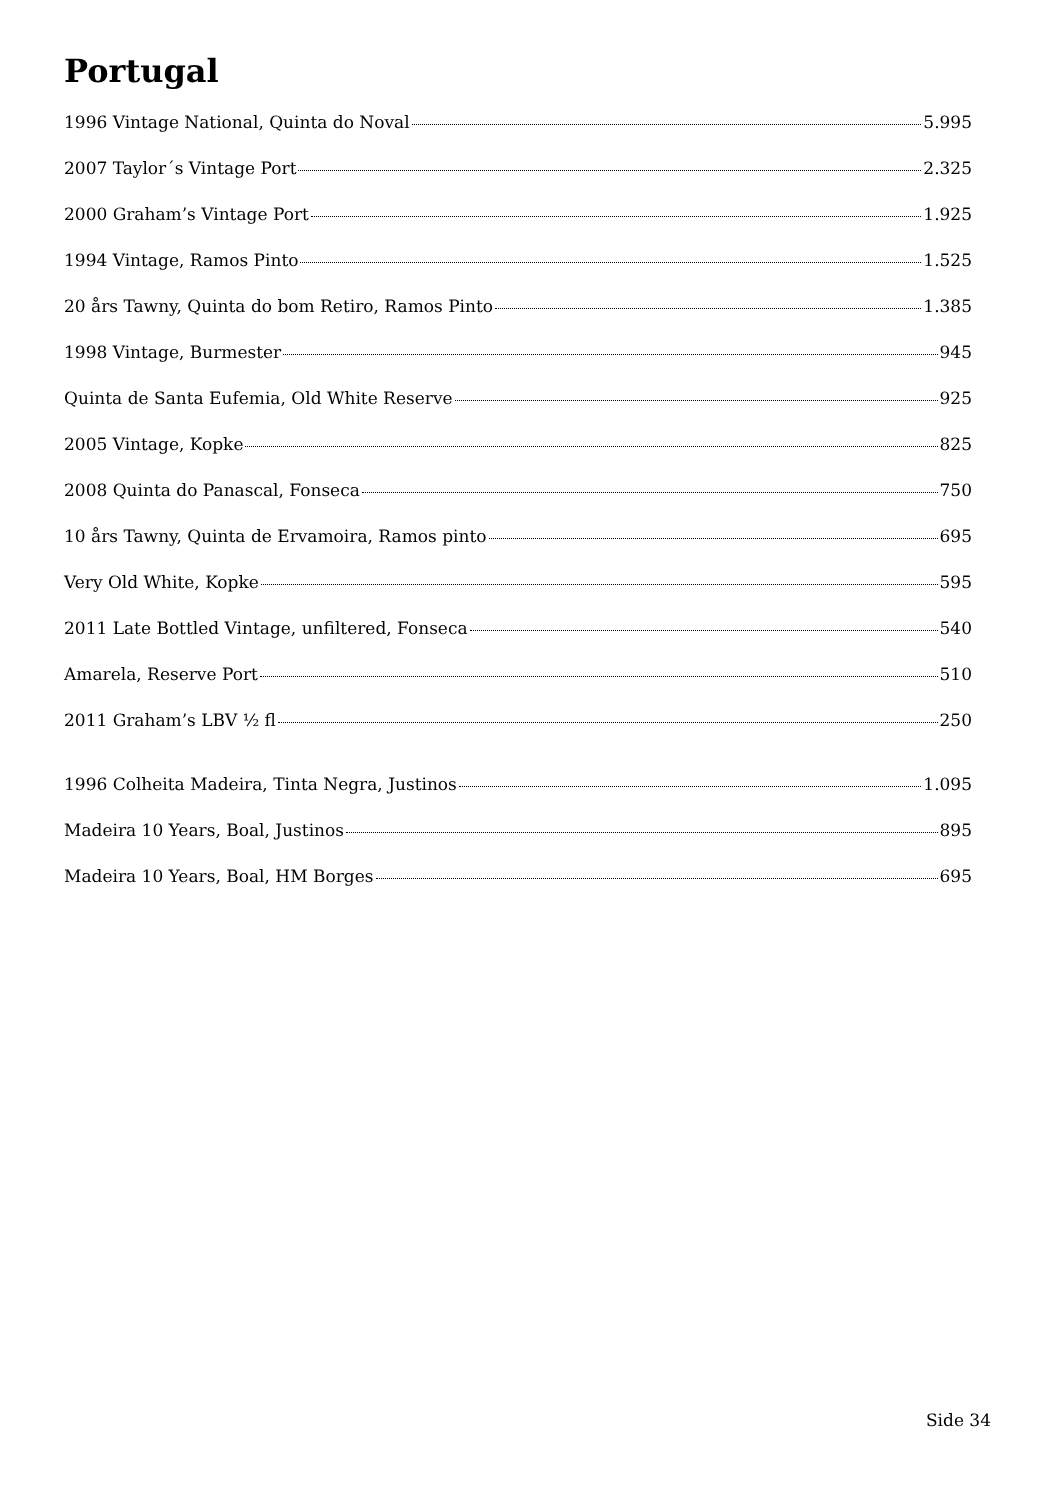Portugal
1996 Vintage National, Quinta do Noval 5.995
2007 Taylor´s Vintage Port 2.325
2000 Graham’s Vintage Port 1.925
1994 Vintage, Ramos Pinto 1.525
20 års Tawny, Quinta do bom Retiro, Ramos Pinto 1.385
1998 Vintage, Burmester 945
Quinta de Santa Eufemia, Old White Reserve 925
2005 Vintage, Kopke 825
2008 Quinta do Panascal, Fonseca 750
10 års Tawny, Quinta de Ervamoira, Ramos pinto 695
Very Old White, Kopke 595
2011 Late Bottled Vintage, unfiltered, Fonseca 540
Amarela, Reserve Port 510
2011 Graham’s LBV ½ fl 250
1996 Colheita Madeira, Tinta Negra, Justinos 1.095
Madeira 10 Years, Boal, Justinos 895
Madeira 10 Years, Boal, HM Borges 695
Side 34